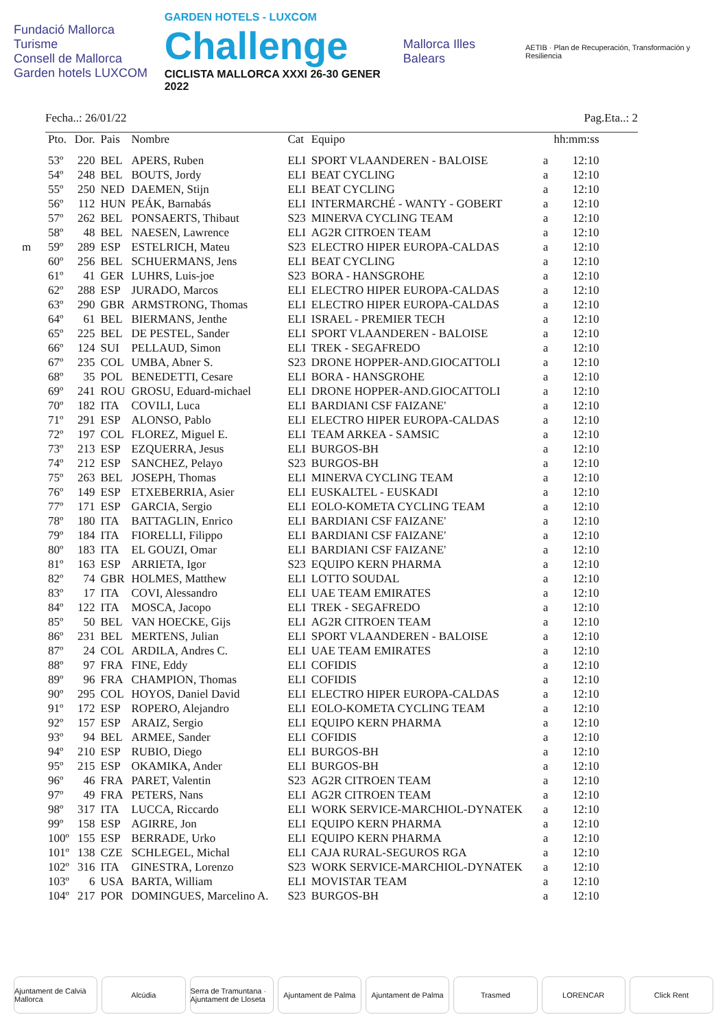Fundació Mallorca Turisme
Consell de Mallorca
Garden hotels LUXCOM
GARDEN HOTELS - LUXCOM
Challenge
CICLISTA MALLORCA XXXI 26-30 GENER 2022
Mallorca Illes Balears
AETIB · Plan de Recuperación, Transformación y Resiliencia
Fecha..: 26/01/22 Pag.Eta..: 2
| | Pto. | Dor. | Pais | Nombre | Cat | Equipo | | hh:mm:ss |
| --- | --- | --- | --- | --- | --- | --- | --- | --- |
| | 53º | 220 | BEL | APERS, Ruben | ELI | SPORT VLAANDEREN - BALOISE | a | 12:10 |
| | 54º | 248 | BEL | BOUTS, Jordy | ELI | BEAT CYCLING | a | 12:10 |
| | 55º | 250 | NED | DAEMEN, Stijn | ELI | BEAT CYCLING | a | 12:10 |
| | 56º | 112 | HUN | PEÁK, Barnabás | ELI | INTERMARCHÉ - WANTY - GOBERT | a | 12:10 |
| | 57º | 262 | BEL | PONSAERTS, Thibaut | S23 | MINERVA CYCLING TEAM | a | 12:10 |
| | 58º | 48 | BEL | NAESEN, Lawrence | ELI | AG2R CITROEN TEAM | a | 12:10 |
| m | 59º | 289 | ESP | ESTELRICH, Mateu | S23 | ELECTRO HIPER EUROPA-CALDAS | a | 12:10 |
| | 60º | 256 | BEL | SCHUERMANS, Jens | ELI | BEAT CYCLING | a | 12:10 |
| | 61º | 41 | GER | LUHRS, Luis-joe | S23 | BORA - HANSGROHE | a | 12:10 |
| | 62º | 288 | ESP | JURADO, Marcos | ELI | ELECTRO HIPER EUROPA-CALDAS | a | 12:10 |
| | 63º | 290 | GBR | ARMSTRONG, Thomas | ELI | ELECTRO HIPER EUROPA-CALDAS | a | 12:10 |
| | 64º | 61 | BEL | BIERMANS, Jenthe | ELI | ISRAEL - PREMIER TECH | a | 12:10 |
| | 65º | 225 | BEL | DE PESTEL, Sander | ELI | SPORT VLAANDEREN - BALOISE | a | 12:10 |
| | 66º | 124 | SUI | PELLAUD, Simon | ELI | TREK - SEGAFREDO | a | 12:10 |
| | 67º | 235 | COL | UMBA, Abner S. | S23 | DRONE HOPPER-AND.GIOCATTOLI | a | 12:10 |
| | 68º | 35 | POL | BENEDETTI, Cesare | ELI | BORA - HANSGROHE | a | 12:10 |
| | 69º | 241 | ROU | GROSU, Eduard-michael | ELI | DRONE HOPPER-AND.GIOCATTOLI | a | 12:10 |
| | 70º | 182 | ITA | COVILI, Luca | ELI | BARDIANI CSF FAIZANE' | a | 12:10 |
| | 71º | 291 | ESP | ALONSO, Pablo | ELI | ELECTRO HIPER EUROPA-CALDAS | a | 12:10 |
| | 72º | 197 | COL | FLOREZ, Miguel E. | ELI | TEAM ARKEA - SAMSIC | a | 12:10 |
| | 73º | 213 | ESP | EZQUERRA, Jesus | ELI | BURGOS-BH | a | 12:10 |
| | 74º | 212 | ESP | SANCHEZ, Pelayo | S23 | BURGOS-BH | a | 12:10 |
| | 75º | 263 | BEL | JOSEPH, Thomas | ELI | MINERVA CYCLING TEAM | a | 12:10 |
| | 76º | 149 | ESP | ETXEBERRIA, Asier | ELI | EUSKALTEL - EUSKADI | a | 12:10 |
| | 77º | 171 | ESP | GARCIA, Sergio | ELI | EOLO-KOMETA CYCLING TEAM | a | 12:10 |
| | 78º | 180 | ITA | BATTAGLIN, Enrico | ELI | BARDIANI CSF FAIZANE' | a | 12:10 |
| | 79º | 184 | ITA | FIORELLI, Filippo | ELI | BARDIANI CSF FAIZANE' | a | 12:10 |
| | 80º | 183 | ITA | EL GOUZI, Omar | ELI | BARDIANI CSF FAIZANE' | a | 12:10 |
| | 81º | 163 | ESP | ARRIETA, Igor | S23 | EQUIPO KERN PHARMA | a | 12:10 |
| | 82º | 74 | GBR | HOLMES, Matthew | ELI | LOTTO SOUDAL | a | 12:10 |
| | 83º | 17 | ITA | COVI, Alessandro | ELI | UAE TEAM EMIRATES | a | 12:10 |
| | 84º | 122 | ITA | MOSCA, Jacopo | ELI | TREK - SEGAFREDO | a | 12:10 |
| | 85º | 50 | BEL | VAN HOECKE, Gijs | ELI | AG2R CITROEN TEAM | a | 12:10 |
| | 86º | 231 | BEL | MERTENS, Julian | ELI | SPORT VLAANDEREN - BALOISE | a | 12:10 |
| | 87º | 24 | COL | ARDILA, Andres C. | ELI | UAE TEAM EMIRATES | a | 12:10 |
| | 88º | 97 | FRA | FINE, Eddy | ELI | COFIDIS | a | 12:10 |
| | 89º | 96 | FRA | CHAMPION, Thomas | ELI | COFIDIS | a | 12:10 |
| | 90º | 295 | COL | HOYOS, Daniel David | ELI | ELECTRO HIPER EUROPA-CALDAS | a | 12:10 |
| | 91º | 172 | ESP | ROPERO, Alejandro | ELI | EOLO-KOMETA CYCLING TEAM | a | 12:10 |
| | 92º | 157 | ESP | ARAIZ, Sergio | ELI | EQUIPO KERN PHARMA | a | 12:10 |
| | 93º | 94 | BEL | ARMEE, Sander | ELI | COFIDIS | a | 12:10 |
| | 94º | 210 | ESP | RUBIO, Diego | ELI | BURGOS-BH | a | 12:10 |
| | 95º | 215 | ESP | OKAMIKA, Ander | ELI | BURGOS-BH | a | 12:10 |
| | 96º | 46 | FRA | PARET, Valentin | S23 | AG2R CITROEN TEAM | a | 12:10 |
| | 97º | 49 | FRA | PETERS, Nans | ELI | AG2R CITROEN TEAM | a | 12:10 |
| | 98º | 317 | ITA | LUCCA, Riccardo | ELI | WORK SERVICE-MARCHIOL-DYNATEK | a | 12:10 |
| | 99º | 158 | ESP | AGIRRE, Jon | ELI | EQUIPO KERN PHARMA | a | 12:10 |
| | 100º | 155 | ESP | BERRADE, Urko | ELI | EQUIPO KERN PHARMA | a | 12:10 |
| | 101º | 138 | CZE | SCHLEGEL, Michal | ELI | CAJA RURAL-SEGUROS RGA | a | 12:10 |
| | 102º | 316 | ITA | GINESTRA, Lorenzo | S23 | WORK SERVICE-MARCHIOL-DYNATEK | a | 12:10 |
| | 103º | 6 | USA | BARTA, William | ELI | MOVISTAR TEAM | a | 12:10 |
| | 104º | 217 | POR | DOMINGUES, Marcelino A. | S23 | BURGOS-BH | a | 12:10 |
Ajuntament de Calvià Mallorca Alcúdia Serra de Tramuntana · Ajuntament de Lloseta
Ajuntament de Palma Ajuntament de Palma Trasmed LORENCAR Click Rent